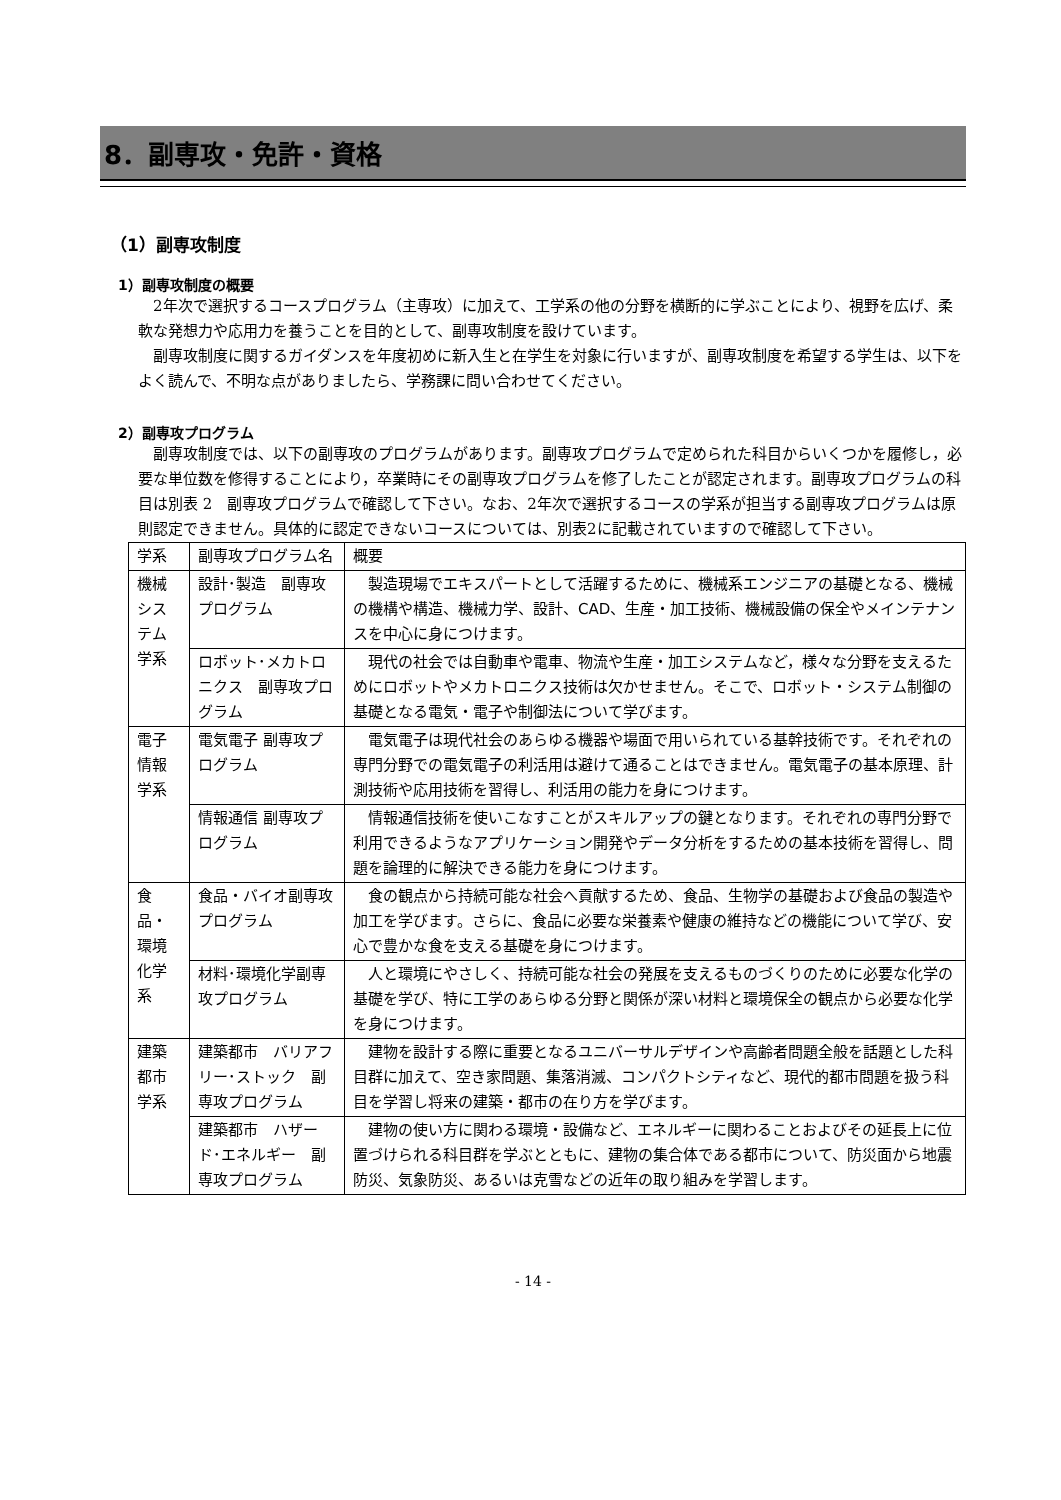8．副専攻・免許・資格
（1）副専攻制度
1）副専攻制度の概要
2年次で選択するコースプログラム（主専攻）に加えて、工学系の他の分野を横断的に学ぶことにより、視野を広げ、柔軟な発想力や応用力を養うことを目的として、副専攻制度を設けています。
副専攻制度に関するガイダンスを年度初めに新入生と在学生を対象に行いますが、副専攻制度を希望する学生は、以下をよく読んで、不明な点がありましたら、学務課に問い合わせてください。
2）副専攻プログラム
副専攻制度では、以下の副専攻のプログラムがあります。副専攻プログラムで定められた科目からいくつかを履修し，必要な単位数を修得することにより，卒業時にその副専攻プログラムを修了したことが認定されます。副専攻プログラムの科目は別表 2　副専攻プログラムで確認して下さい。なお、2年次で選択するコースの学系が担当する副専攻プログラムは原則認定できません。具体的に認定できないコースについては、別表2に記載されていますので確認して下さい。
| 学系 | 副専攻プログラム名 | 概要 |
| --- | --- | --- |
| 機械システム学系 | 設計･製造 副専攻プログラム | 製造現場でエキスパートとして活躍するために、機械系エンジニアの基礎となる、機械の機構や構造、機械力学、設計、CAD、生産・加工技術、機械設備の保全やメインテナンスを中心に身につけます。 |
| | ロボット･メカトロニクス 副専攻プログラム | 現代の社会では自動車や電車、物流や生産・加工システムなど，様々な分野を支えるためにロボットやメカトロニクス技術は欠かせません。そこで、ロボット・システム制御の基礎となる電気・電子や制御法について学びます。 |
| 電子情報学系 | 電気電子 副専攻プログラム | 電気電子は現代社会のあらゆる機器や場面で用いられている基幹技術です。それぞれの専門分野での電気電子の利活用は避けて通ることはできません。電気電子の基本原理、計測技術や応用技術を習得し、利活用の能力を身につけます。 |
| | 情報通信 副専攻プログラム | 情報通信技術を使いこなすことがスキルアップの鍵となります。それぞれの専門分野で利用できるようなアプリケーション開発やデータ分析をするための基本技術を習得し、問題を論理的に解決できる能力を身につけます。 |
| 食品・環境化学系 | 食品・バイオ副専攻プログラム | 食の観点から持続可能な社会へ貢献するため、食品、生物学の基礎および食品の製造や加工を学びます。さらに、食品に必要な栄養素や健康の維持などの機能について学び、安心で豊かな食を支える基礎を身につけます。 |
| | 材料･環境化学副専攻プログラム | 人と環境にやさしく、持続可能な社会の発展を支えるものづくりのために必要な化学の基礎を学び、特に工学のあらゆる分野と関係が深い材料と環境保全の観点から必要な化学を身につけます。 |
| 建築都市学系 | 建築都市 バリアフリー･ストック 副専攻プログラム | 建物を設計する際に重要となるユニバーサルデザインや高齢者問題全般を話題とした科目群に加えて、空き家問題、集落消滅、コンパクトシティなど、現代的都市問題を扱う科目を学習し将来の建築・都市の在り方を学びます。 |
| | 建築都市 ハザード･エネルギー 副専攻プログラム | 建物の使い方に関わる環境・設備など、エネルギーに関わることおよびその延長上に位置づけられる科目群を学ぶとともに、建物の集合体である都市について、防災面から地震防災、気象防災、あるいは克雪などの近年の取り組みを学習します。 |
- 14 -